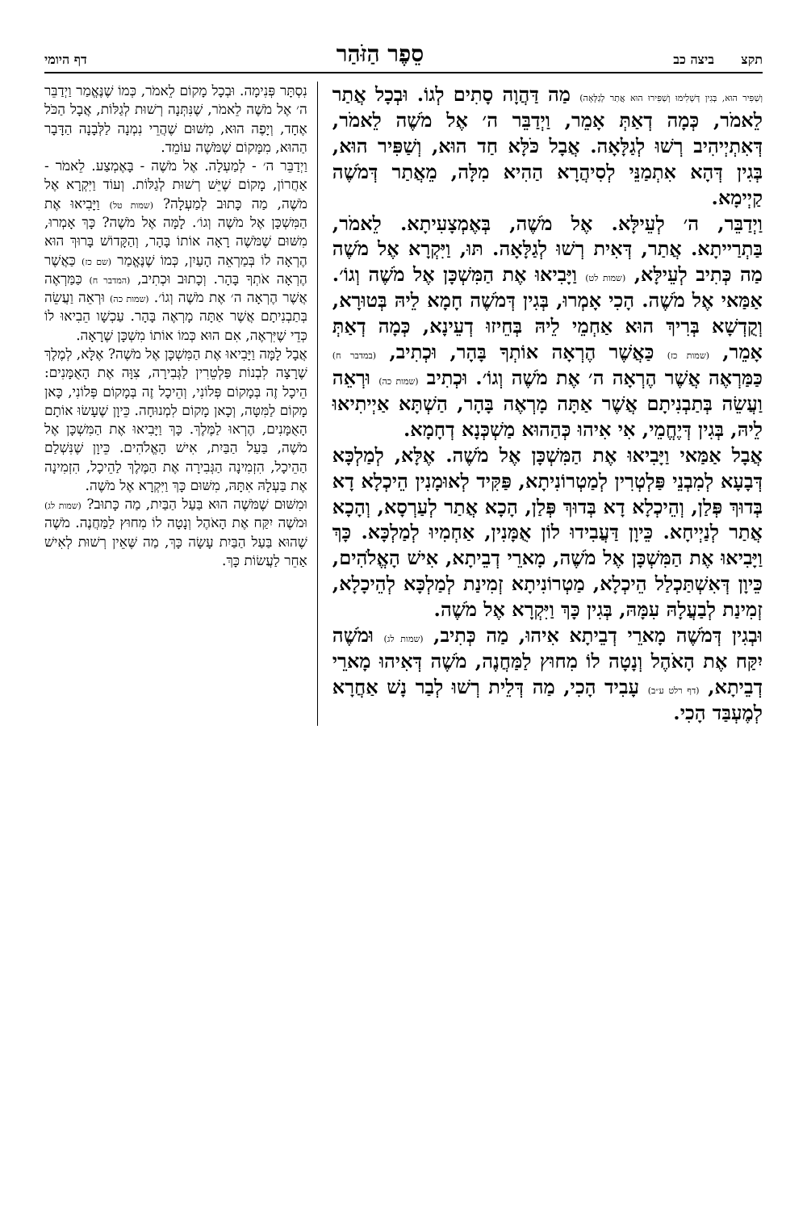תקצ ביצה כב סֵפֶר הַזֹּהַר דף היומי
וְשַׁפִּיר הוּא, בְּגִין דְּשְׁלִימוּ וְשַׁפִּירוּ הוּא אֲתַר לְגַלָּאָה) מַה דַּהֲוָה סָתִים לְגוֹ. וּבְכָל אֲתַר לֵאמֹר, כְּמָה דְאַתְּ אָמֵר, וַיְדַבֵּר ה׳ אֶל מֹשֶׁה לֵאמֹר, דְּאִתְיְיהִיב רְשׁוּ לְגַלָּאָה. אֲבָל כֹּלָּא חַד הוּא, וְשַׁפִּיר הוּא, בְּגִין דְּהָא אִתְמַנֵּי לְסִיהֲרָא הַהִיא מִלָּה, מֵאֲתַר דְּמֹשֶׁה קַיְימָא.
וַיְדַבֵּר, ה׳ לְעֵילָּא. אֶל מֹשֶׁה, בְּאֶמְצָעִיתָא. לֵאמֹר, בַּתְרַייתָא. אֲתַר, דְּאִית רְשׁוּ לְגַלָּאָה. תּוּ, וַיִּקְרָא אֶל מֹשֶׁה מַה כְּתִיב לְעֵילָּא, (שמות לט) וַיָּבִיאוּ אֶת הַמִּשְׁכָּן אֶל מֹשֶׁה וְגוֹ׳. אַמַּאי אֶל מֹשֶׁה. הָכִי אָמְרוּ, בְּגִין דְּמֹשֶׁה חָמָא לֵיהּ בְּטוּרָא, וְקֻדְשָׁא בְּרִיךְ הוּא אַחְמֵי לֵיהּ בְּחֵיזוּ דְעֵינָא, כְּמָה דְאַתְּ אָמֵר, (שמות כז) כַּאֲשֶׁר הֶרְאָה אוֹתְךָ בָּהָר, וּכְתִיב, (במדבר ח) כַּמַּרְאֶה אֲשֶׁר הֶרְאָה ה׳ אֶת מֹשֶׁה וְגוֹ׳. וּכְתִיב (שמות כה) וּרְאֵה וַעֲשֵׂה בְּתַבְנִיתָם אֲשֶׁר אַתָּה מָרְאֶה בָּהָר, הַשְׁתָּא אַיְיתִיאוּ לֵיהּ, בְּגִין דְּיֶחֱמֵי, אִי אִיהוּ כְּהַהוּא מַשְׁכְּנָא דְחָמָא.
אֲבָל אַמַּאי וַיָּבִיאוּ אֶת הַמִּשְׁכָּן אֶל מֹשֶׁה. אֶלָּא, לְמַלְכָּא דְּבָעָא לְמִבְנֵי פַּלְטְרִין לְמַטְרוֹנִיתָא, פַּקִּיד לְאוּמָנִין הֵיכְלָא דָא בְּדוּךְ פְּלַן, וְהֵיכְלָא דָא בְּדוּךְ פְּלַן, הָכָא אֲתַר לְעַרְסָא, וְהָכָא אֲתַר לְנַיְיחָא. כֵּיוָן דַּעֲבִידוּ לוֹן אֻמָּנִין, אַחְמִיוּ לְמַלְכָּא. כָּךְ וַיָּבִיאוּ אֶת הַמִּשְׁכָּן אֶל מֹשֶׁה, מָארֵי דְבֵיתָא, אִישׁ הָאֱלֹהִים, כֵּיוָן דְּאִשְׁתַּכְלַל הֵיכְלָא, מַטְרוֹנִיתָא זְמִינַת לְמַלְכָּא לְהֵיכָלָא, זְמִינַת לְבַעֲלָהּ עִמָּהּ, בְּגִין כָּךְ וַיִּקְרָא אֶל מֹשֶׁה.
וּבְגִין דְּמֹשֶׁה מָארֵי דְבֵיתָא אִיהוּ, מַה כְּתִיב, (שמות לג) וּמֹשֶׁה יִקַּח אֶת הָאֹהֶל וְנָטָה לוֹ מִחוּץ לַמַּחֲנֶה, מֹשֶׁה דְּאִיהוּ מָארֵי דְבֵיתָא, (דף רלט ע״ב) עָבִיד הָכִי, מַה דְּלֵית רְשׁוּ לְבַר נָשׁ אַחֲרָא לְמֶעְבַּד הָכִי.
נִסְתָּר פְּנִימָה. וּבְכָל מָקוֹם לֵאמֹר, כְּמוֹ שֶׁנֶּאֱמַר וַיְדַבֵּר ה׳ אֶל מֹשֶׁה לֵאמֹר, שֶׁנִּתְּנָה רְשׁוּת לְגַלּוֹת, אֲבָל הַכֹּל אֶחָד, וְיָפֶה הוּא, מִשּׁוּם שֶׁהֲרֵי נִמְנָה לַלְּבָנָה הַדָּבָר הַהוּא, מִמָּקוֹם שֶׁמֹּשֶׁה עוֹמֵד.
וַיְדַבֵּר ה׳ - לְמַעְלָה. אֶל מֹשֶׁה - בָּאֶמְצַע. לֵאמֹר - אַחֲרוֹן, מָקוֹם שֶׁיֵּשׁ רְשׁוּת לְגַלּוֹת. וְעוֹד וַיִּקְרָא אֶל מֹשֶׁה, מַה כָּתוּב לְמַעְלָה? (שמות טל) וַיָּבִיאוּ אֶת הַמִּשְׁכָּן אֶל מֹשֶׁה וְגוֹ׳. לָמָּה אֶל מֹשֶׁה? כָּךְ אָמְרוּ, מִשּׁוּם שֶׁמֹּשֶׁה רָאָה אוֹתוֹ בָּהָר, וְהַקָּדוֹשׁ בָּרוּךְ הוּא הֶרְאָה לוֹ בְּמַרְאֵה הָעַיִן, כְּמוֹ שֶׁנֶּאֱמַר (שם כז) כַּאֲשֶׁר הֶרְאָה אֹתְךָ בָּהָר. וְכָתוּב וּכְתִיב, (המדבר ח) כַּמַּרְאֶה אֲשֶׁר הֶרְאָה ה׳ אֶת מֹשֶׁה וְגוֹ׳. (שמות כה) וּרְאֵה וַעֲשֵׂה בְּתַבְנִיתָם אֲשֶׁר אַתָּה מָרְאֶה בָּהָר. עַכְשָׁו הֵבִיאוּ לוֹ כְּדֵי שֶׁיִּרְאֶה, אִם הוּא כְּמוֹ אוֹתוֹ מִשְׁכָּן שֶׁרָאָה.
אֲבָל לָמָּה וַיָּבִיאוּ אֶת הַמִּשְׁכָּן אֶל מֹשֶׁה? אֶלָּא, לְמֶלֶךְ שֶׁרָצָה לִבְנוֹת פַּלְטֵרִין לַגְּבִירָה, צִוָּה אֶת הָאֻמָּנִים: הֵיכָל זֶה בְּמָקוֹם פְּלוֹנִי, וְהֵיכָל זֶה בְּמָקוֹם פְּלוֹנִי, כָּאן מָקוֹם לַמִּטָּה, וְכָאן מָקוֹם לִמְנוּחָה. כֵּיוָן שֶׁעָשׂוּ אוֹתָם הָאֻמָּנִים, הֶרְאוּ לַמֶּלֶךְ. כָּךְ וַיָּבִיאוּ אֶת הַמִּשְׁכָּן אֶל מֹשֶׁה, בַּעַל הַבַּיִת, אִישׁ הָאֱלֹהִים. כֵּיוָן שֶׁנִּשְׁלַם הַהֵיכָל, הִזְמִינָה הַגְּבִירָה אֶת הַמֶּלֶךְ לַהֵיכָל, הִזְמִינָה אֶת בַּעְלָהּ אִתָּהּ, מִשּׁוּם כָּךְ וַיִּקְרָא אֶל מֹשֶׁה.
וּמִשּׁוּם שֶׁמֹּשֶׁה הוּא בַּעַל הַבַּיִת, מַה כָּתוּב? (שמות לג) וּמֹשֶׁה יִקַּח אֶת הָאֹהֶל וְנָטָה לוֹ מִחוּץ לַמַּחֲנֶה. מֹשֶׁה שֶׁהוּא בַּעַל הַבַּיִת עָשָׂה כָּךְ, מַה שֶּׁאֵין רְשׁוּת לְאִישׁ אַחֵר לַעֲשׂוֹת כָּךְ.